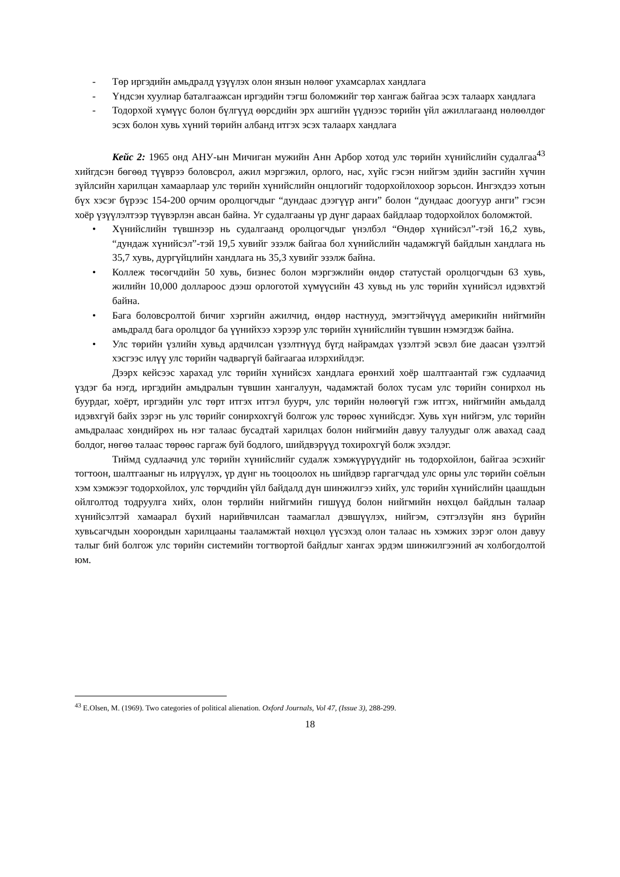- Төр иргэдийн амьдралд үзүүлэх олон янзын нөлөөг ухамсарлах хандлага
- Үндсэн хуулиар баталгаажсан иргэдийн тэгш боломжийг төр хангаж байгаа эсэх талаарх хандлага
- Тодорхой хүмүүс болон бүлгүүд өөрсдийн эрх ашгийн үүднээс төрийн үйл ажиллагаанд нөлөөлдөг эсэх болон хувь хүний төрийн албанд итгэх эсэх талаарх хандлага
Кейс 2: 1965 онд АНУ-ын Мичиган мужийн Анн Арбор хотод улс төрийн хүнийслийн судалгаа<sup>43</sup> хийгдсэн бөгөөд түүврээ боловсрол, ажил мэргэжил, орлого, нас, хүйс гэсэн нийгэм эдийн засгийн хүчин зүйлсийн харилцан хамаарлаар улс төрийн хүнийслийн онцлогийг тодорхойлохоор зорьсон. Ингэхдээ хотын бүх хэсэг бүрээс 154-200 орчим оролцогчдыг “дундаас дээгүүр анги” болон “дундаас доогуур анги” гэсэн хоёр үзүүлэлтээр түүвэрлэн авсан байна. Уг судалгааны үр дүнг дараах байдлаар тодорхойлох боломжтой.
• Хүнийслийн түвшнээр нь судалгаанд оролцогчдыг үнэлбэл “Өндөр хүнийсэл”-тэй 16,2 хувь, “дундаж хүнийсэл”-тэй 19,5 хувийг эзэлж байгаа бол хүнийслийн чадамжгүй байдлын хандлага нь 35,7 хувь, дургүйцлийн хандлага нь 35,3 хувийг эзэлж байна.
• Коллеж төсөгчдийн 50 хувь, бизнес болон мэргэжлийн өндөр статустай оролцогчдын 63 хувь, жилийн 10,000 доллароос дээш орлоготой хүмүүсийн 43 хувьд нь улс төрийн хүнийсэл идэвхтэй байна.
• Бага боловсролтой бичиг хэргийн ажилчид, өндөр настнууд, эмэгтэйчүүд америкийн нийгмийн амьдралд бага оролцдог ба үүнийхээ хэрээр улс төрийн хүнийслийн түвшин нэмэгдэж байна.
• Улс төрийн үзлийн хувьд ардчилсан үзэлтнүүд бүгд найрамдах үзэлтэй эсвэл бие даасан үзэлтэй хэсгээс илүү улс төрийн чадваргүй байгаагаа илэрхийлдэг.
Дээрх кейсээс харахад улс төрийн хүнийсэх хандлага ерөнхий хоёр шалтгаантай гэж судлаачид үздэг ба нэгд, иргэдийн амьдралын түвшин хангалуун, чадамжтай болох тусам улс төрийн сонирхол нь буурдаг, хоёрт, иргэдийн улс төрт итгэх итгэл буурч, улс төрийн нөлөөгүй гэж итгэх, нийгмийн амьдалд идэвхгүй байх зэрэг нь улс төрийг сонирхохгүй болгож улс төрөөс хүнийсдэг. Хувь хүн нийгэм, улс төрийн амьдралаас хөндийрөх нь нэг талаас бусадтай харилцах болон нийгмийн давуу талуудыг олж авахад саад болдог, нөгөө талаас төрөөс гаргаж буй бодлого, шийдвэрүүд тохирохгүй болж эхэлдэг.
Тиймд судлаачид улс төрийн хүнийслийг судалж хэмжүүрүүдийг нь тодорхойлон, байгаа эсэхийг тогтоон, шалтгааныг нь илрүүлэх, үр дүнг нь тооцоолох нь шийдвэр гаргагчдад улс орны улс төрийн соёлын хэм хэмжээг тодорхойлох, улс төрчдийн үйл байдалд дүн шинжилгээ хийх, улс төрийн хүнийслийн цаашдын ойлголтод тодруулга хийх, олон төрлийн нийгмийн гишүүд болон нийгмийн нөхцөл байдлын талаар хүнийсэлтэй хамаарал бүхий нарийвчилсан таамаглал дэвшүүлэх, нийгэм, сэтгэлзүйн янз бүрийн хувьсагчдын хоорондын харилцааны тааламжтай нөхцөл үүсэхэд олон талаас нь хэмжих зэрэг олон давуу талыг бий болгож улс төрийн системийн тогтвортой байдлыг хангах эрдэм шинжилгээний ач холбогдолтой юм.
<sup>43</sup> E.Olsen, M. (1969). Two categories of political alienation. Oxford Journals, Vol 47, (Issue 3), 288-299.
18